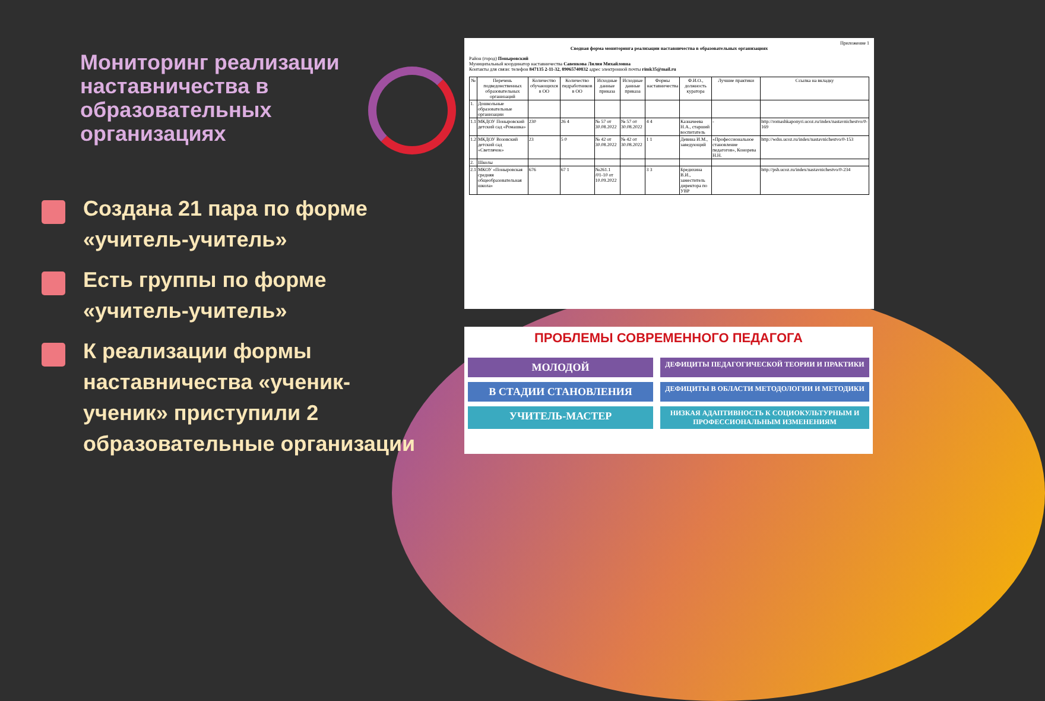Мониторинг реализации наставничества в образовательных организациях
Создана 21 пара по форме «учитель-учитель»
Есть группы по форме «учитель-учитель»
К реализации формы наставничества «ученик-ученик» приступили 2 образовательные организации
Приложение 1
Сводная форма мониторинга реализации наставничества в образовательных организациях
Район (город) Поныровский
Муниципальный координатор наставничества Савенкова Лилия Михайловна
Контакты для связи: телефон 847135 2-11-32, 89065740832 адрес электронной почты rimk35@mail.ru
| № | Перечень подведомственных образовательных организаций | Количество обучающихся в ОО | Количество педработников в ОО | Исходные данные приказа | Исходные данные приказа | Формы наставничества | Ф.И.О., должность куратора | Лучшие практики | Ссылка на вкладку |
| --- | --- | --- | --- | --- | --- | --- | --- | --- | --- |
| 1. | Дошкольные образовательные организации | | | | | | | | |
| 1.1 | МКДОУ Поныровский детский сад «Ромашка» | 230 | 26 4 | № 57 от 30.08.2022 | № 57 от 30.08.2022 | 4 4 | Казначеева Н.А., старший воспитатель | - | http://romashkaponyri.ucoz.ru/index/nastavnichestvo/0-169 |
| 1.2 | МКДОУ Возовский детский сад «Светлячок» | 23 | 5 0 | № 42 от 30.08.2022 | № 42 от 30.08.2022 | 1 1 | Девина И.М., заведующий | «Профессиональное становление педагогов», Конорева Н.Н. | http://wdss.ucoz.ru/index/nastavnichestvo/0-153 |
| 2. | Школы | | | | | | | | |
| 2.1 | МКОУ «Поныровская средняя общеобразовательная школа» | 676 | 67 1 | №261.1 /01-10 от 10.09.2022 | | 3 3 | Бредихина В.И., заместитель директора по УВР | | http://psh.ucoz.ru/index/nastavnichestvo/0-234 |
ПРОБЛЕМЫ СОВРЕМЕННОГО ПЕДАГОГА
МОЛОДОЙ
ДЕФИЦИТЫ ПЕДАГОГИЧЕСКОЙ ТЕОРИИ И ПРАКТИКИ
В СТАДИИ СТАНОВЛЕНИЯ
ДЕФИЦИТЫ В ОБЛАСТИ МЕТОДОЛОГИИ И МЕТОДИКИ
УЧИТЕЛЬ-МАСТЕР
НИЗКАЯ АДАПТИВНОСТЬ К СОЦИОКУЛЬТУРНЫМ И ПРОФЕССИОНАЛЬНЫМ ИЗМЕНЕНИЯМ